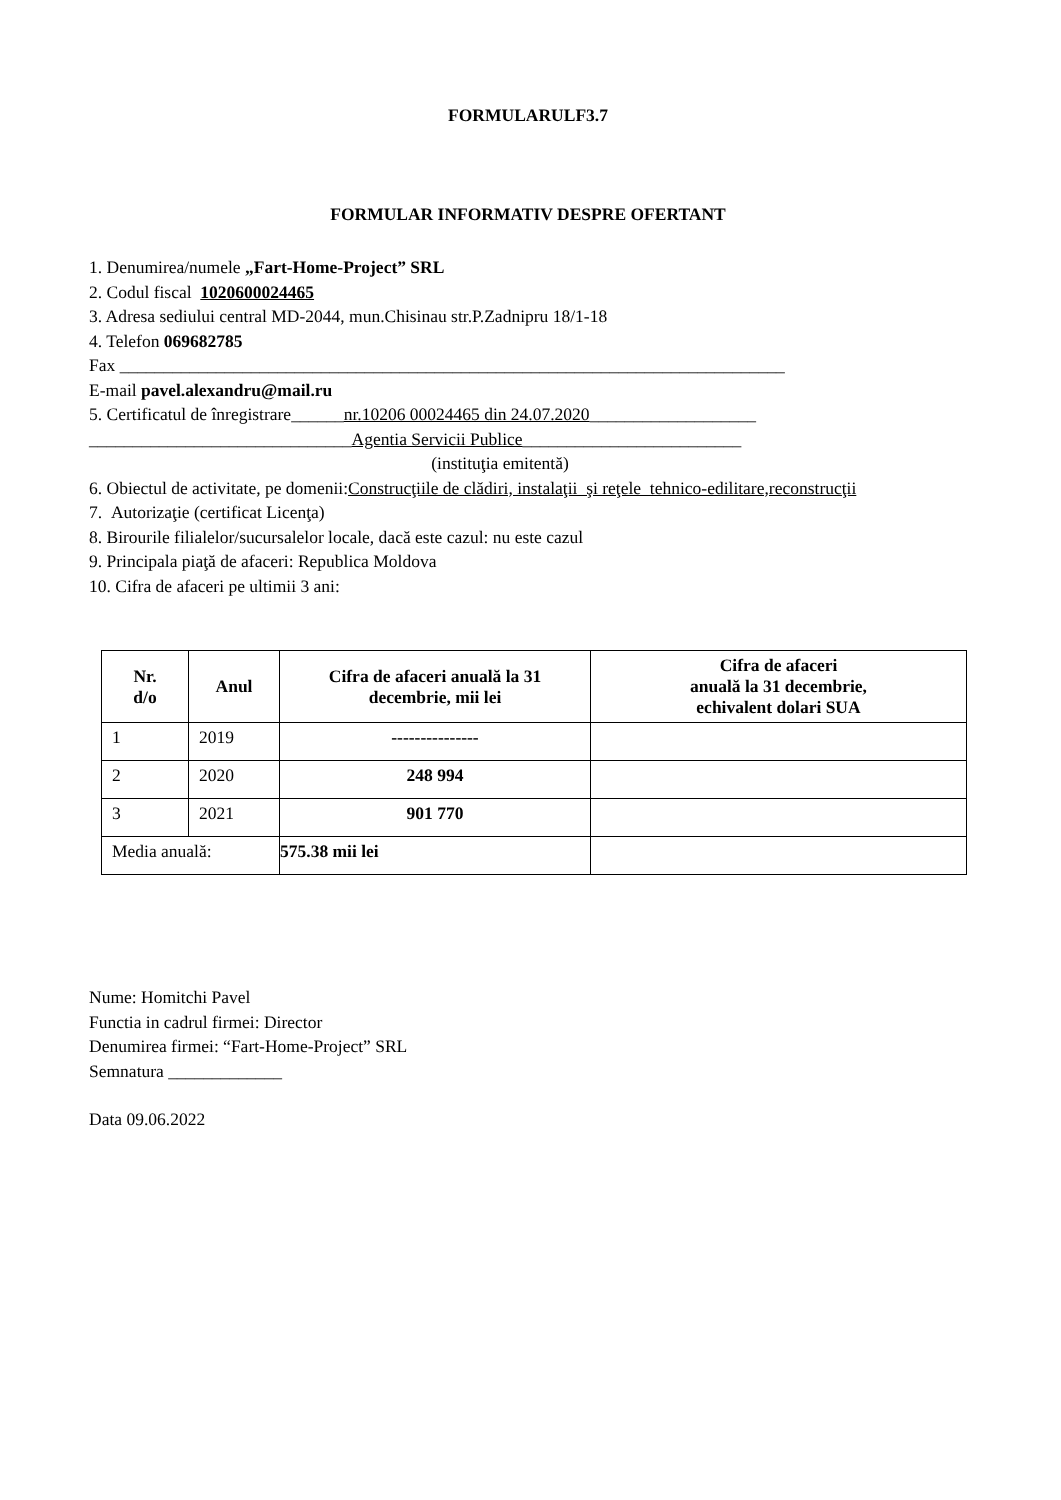FORMULARULF3.7
FORMULAR INFORMATIV DESPRE OFERTANT
1. Denumirea/numele „Fart-Home-Project” SRL
2. Codul fiscal 1020600024465
3. Adresa sediului central MD-2044, mun.Chisinau str.P.Zadnipru 18/1-18
4. Telefon 069682785
Fax ____________________________________________________________________________
E-mail pavel.alexandru@mail.ru
5. Certificatul de înregistrare______nr.10206 00024465 din 24.07.2020___________________
______________________________Agentia Servicii Publice_________________________
(instituţia emitentă)
6. Obiectul de activitate, pe domenii:Construcţiile de clădiri, instalaţii şi reţele tehnico-edilitare,reconstrucţii
7. Autorizaţie (certificat Licenţa)
8. Birourile filialelor/sucursalelor locale, dacă este cazul: nu este cazul
9. Principala piaţă de afaceri: Republica Moldova
10. Cifra de afaceri pe ultimii 3 ani:
| Nr. d/o | Anul | Cifra de afaceri anuală la 31 decembrie, mii lei | Cifra de afaceri anuală la 31 decembrie, echivalent dolari SUA |
| --- | --- | --- | --- |
| 1 | 2019 | --------------- | |
| 2 | 2020 | 248 994 | |
| 3 | 2021 | 901 770 | |
| Media anuală: | | 575.38 mii lei | |
Nume: Homitchi Pavel
Functia in cadrul firmei: Director
Denumirea firmei: “Fart-Home-Project” SRL
Semnatura _____________
Data 09.06.2022